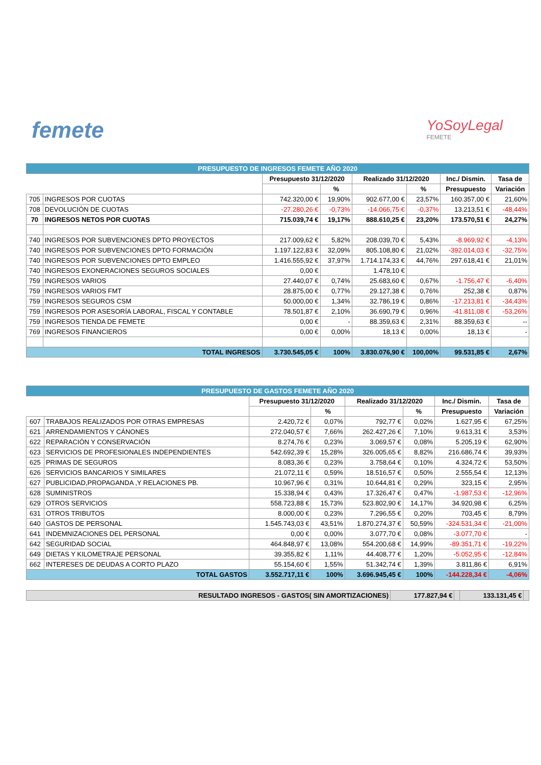femete
YoSoyLegal
FEMETE
| PRESUPUESTO DE INGRESOS FEMETE AÑO 2020 | | | | | | | |
| | | Presupuesto 31/12/2020 | | Realizado 31/12/2020 | | Inc./ Dismin. | Tasa de |
| | | | % | | % | Presupuesto | Variación |
| 705 | INGRESOS POR CUOTAS | 742.320,00 € | 19,90% | 902.677,00 € | 23,57% | 160.357,00 € | 21,60% |
| 708 | DEVOLUCIÓN DE CUOTAS | -27.280,26 € | -0,73% | -14.066,75 € | -0,37% | 13.213,51 € | -48,44% |
| 70 | INGRESOS NETOS POR CUOTAS | 715.039,74 € | 19,17% | 888.610,25 € | 23,20% | 173.570,51 € | 24,27% |
| 740 | INGRESOS POR SUBVENCIONES DPTO PROYECTOS | 217.009,62 € | 5,82% | 208.039,70 € | 5,43% | -8.969,92 € | -4,13% |
| 740 | INGRESOS POR SUBVENCIONES DPTO FORMACIÓN | 1.197.122,83 € | 32,09% | 805.108,80 € | 21,02% | -392.014,03 € | -32,75% |
| 740 | INGRESOS POR SUBVENCIONES DPTO EMPLEO | 1.416.555,92 € | 37,97% | 1.714.174,33 € | 44,76% | 297.618,41 € | 21,01% |
| 740 | INGRESOS EXONERACIONES SEGUROS SOCIALES | 0,00 € | | 1.478,10 € | | | |
| 759 | INGRESOS VARIOS | 27.440,07 € | 0,74% | 25.683,60 € | 0,67% | -1.756,47 € | -6,40% |
| 759 | INGRESOS VARIOS FMT | 28.875,00 € | 0,77% | 29.127,38 € | 0,76% | 252,38 € | 0,87% |
| 759 | INGRESOS SEGUROS CSM | 50.000,00 € | 1,34% | 32.786,19 € | 0,86% | -17.213,81 € | -34,43% |
| 759 | INGRESOS POR ASESORÍA LABORAL, FISCAL Y CONTABLE | 78.501,87 € | 2,10% | 36.690,79 € | 0,96% | -41.811,08 € | -53,26% |
| 759 | INGRESOS TIENDA DE FEMETE | 0,00 € | - | 88.359,63 € | 2,31% | 88.359,63 € | -- |
| 769 | INGRESOS FINANCIEROS | 0,00 € | 0,00% | 18,13 € | 0,00% | 18,13 € | - |
| TOTAL INGRESOS | | 3.730.545,05 € | 100% | 3.830.076,90 € | 100,00% | 99.531,85 € | 2,67% |
| PRESUPUESTO DE GASTOS FEMETE AÑO 2020 | | | | | | | |
| | | Presupuesto 31/12/2020 | | Realizado 31/12/2020 | | Inc./ Dismin. | Tasa de |
| | | | % | | % | Presupuesto | Variación |
| 607 | TRABAJOS REALIZADOS POR OTRAS EMPRESAS | 2.420,72 € | 0,07% | 792,77 € | 0,02% | 1.627,95 € | 67,25% |
| 621 | ARRENDAMIENTOS Y CÁNONES | 272.040,57 € | 7,66% | 262.427,26 € | 7,10% | 9.613,31 € | 3,53% |
| 622 | REPARACIÓN Y CONSERVACIÓN | 8.274,76 € | 0,23% | 3.069,57 € | 0,08% | 5.205,19 € | 62,90% |
| 623 | SERVICIOS DE PROFESIONALES INDEPENDIENTES | 542.692,39 € | 15,28% | 326.005,65 € | 8,82% | 216.686,74 € | 39,93% |
| 625 | PRIMAS DE SEGUROS | 8.083,36 € | 0,23% | 3.758,64 € | 0,10% | 4.324,72 € | 53,50% |
| 626 | SERVICIOS BANCARIOS Y SIMILARES | 21.072,11 € | 0,59% | 18.516,57 € | 0,50% | 2.555,54 € | 12,13% |
| 627 | PUBLICIDAD,PROPAGANDA ,Y RELACIONES PB. | 10.967,96 € | 0,31% | 10.644,81 € | 0,29% | 323,15 € | 2,95% |
| 628 | SUMINISTROS | 15.338,94 € | 0,43% | 17.326,47 € | 0,47% | -1.987,53 € | -12,96% |
| 629 | OTROS SERVICIOS | 558.723,88 € | 15,73% | 523.802,90 € | 14,17% | 34.920,98 € | 6,25% |
| 631 | OTROS TRIBUTOS | 8.000,00 € | 0,23% | 7.296,55 € | 0,20% | 703,45 € | 8,79% |
| 640 | GASTOS DE PERSONAL | 1.545.743,03 € | 43,51% | 1.870.274,37 € | 50,59% | -324.531,34 € | -21,00% |
| 641 | INDEMNIZACIONES DEL PERSONAL | 0,00 € | 0,00% | 3.077,70 € | 0,08% | -3.077,70 € | - |
| 642 | SEGURIDAD SOCIAL | 464.848,97 € | 13,08% | 554.200,68 € | 14,99% | -89.351,71 € | -19,22% |
| 649 | DIETAS Y KILOMETRAJE PERSONAL | 39.355,82 € | 1,11% | 44.408,77 € | 1,20% | -5.052,95 € | -12,84% |
| 662 | INTERESES DE DEUDAS A CORTO PLAZO | 55.154,60 € | 1,55% | 51.342,74 € | 1,39% | 3.811,86 € | 6,91% |
| TOTAL GASTOS | | 3.552.717,11 € | 100% | 3.696.945,45 € | 100% | -144.228,34 € | -4,06% |
| RESULTADO INGRESOS - GASTOS( SIN AMORTIZACIONES) | 177.827,94 € | | 133.131,45 € | |